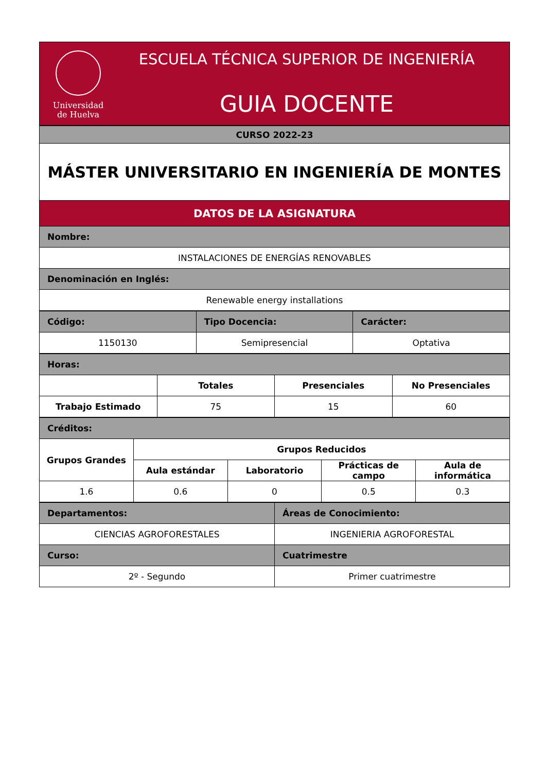Universidad
de Huelva
ESCUELA TÉCNICA SUPERIOR DE INGENIERÍA
GUIA DOCENTE
| CURSO 2022-23 |
| MÁSTER UNIVERSITARIO EN INGENIERÍA DE MONTES |
| DATOS DE LA ASIGNATURA |
| Nombre: |
| INSTALACIONES DE ENERGÍAS RENOVABLES |
| Denominación en Inglés: |
| Renewable energy installations |
| Código: | Tipo Docencia: | Carácter: |
| 1150130 | Semipresencial | Optativa |
| Horas: | | | |
| | Totales | Presenciales | No Presenciales |
| Trabajo Estimado | 75 | 15 | 60 |
| Créditos: | | | | |
| Grupos Grandes | Grupos Reducidos | | | |
| | Aula estándar | Laboratorio | Prácticas de campo | Aula de informática |
| 1.6 | 0.6 | 0 | 0.5 | 0.3 |
| Departamentos: | Áreas de Conocimiento: |
| CIENCIAS AGROFORESTALES | INGENIERIA AGROFORESTAL |
| Curso: | Cuatrimestre |
| 2º - Segundo | Primer cuatrimestre |